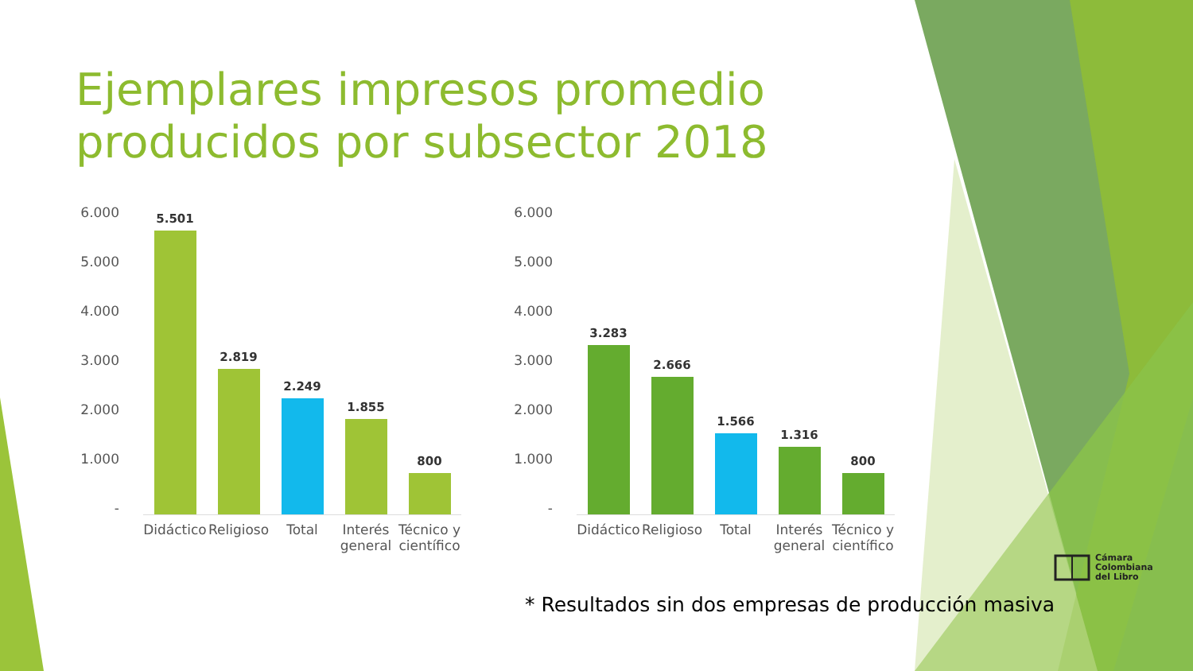Ejemplares impresos promedio producidos por subsector 2018
6.000
5.000
4.000
3.000
2.000
1.000
-
5.501
2.819
2.249
1.855
800
Didáctico
Religioso
Total Interés general
Técnico y científico
6.000
5.000
4.000
3.000
2.000
1.000
-
3.283
2.666
1.566
1.316
800
Didáctico
Religioso
Total Interés general
Técnico y científico
* Resultados sin dos empresas de producción masiva
Cámara
Colombiana
del Libro